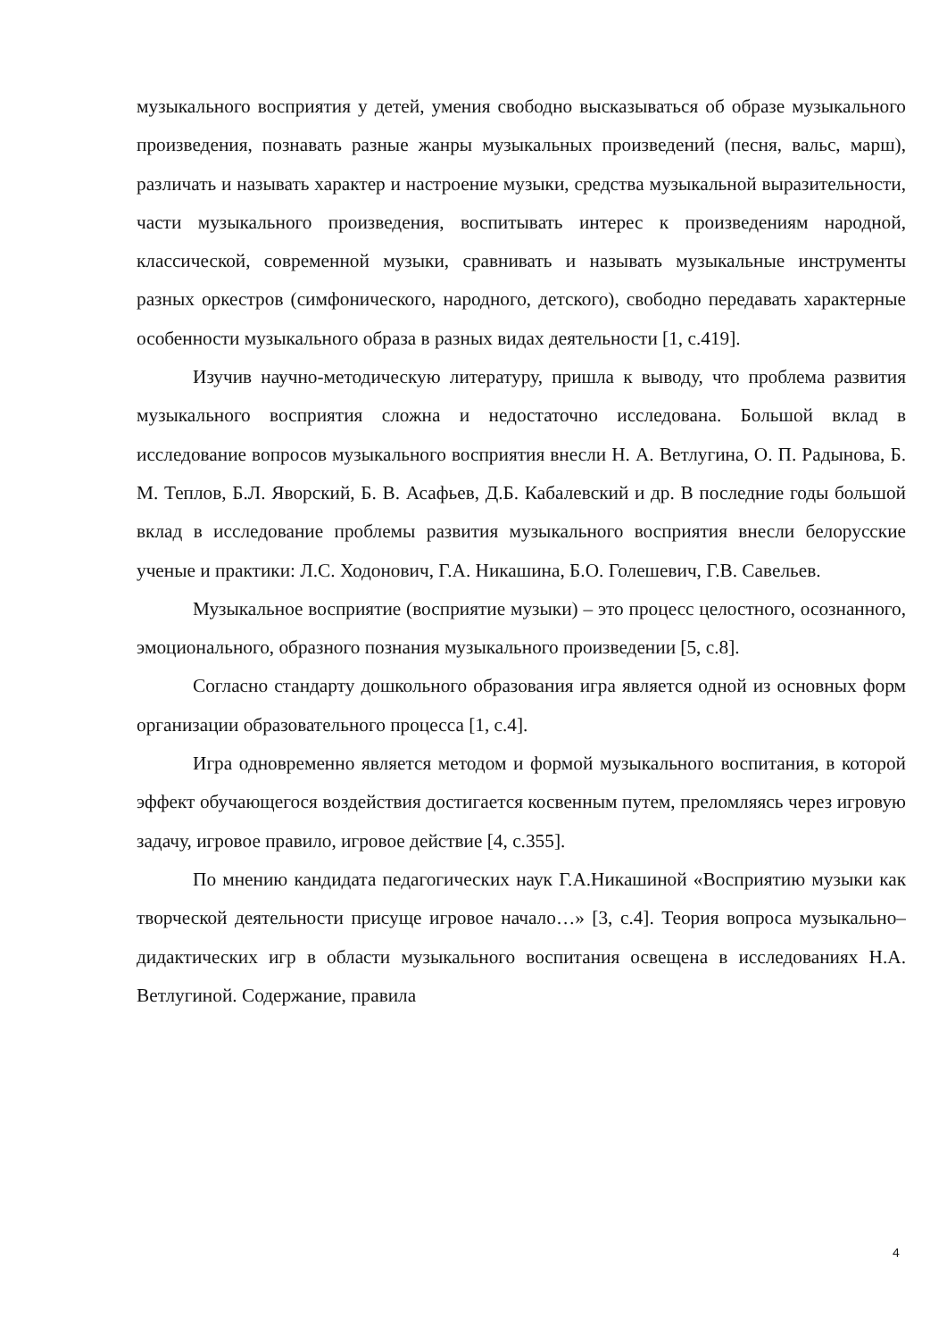музыкального восприятия у детей, умения свободно высказываться об образе музыкального произведения, познавать разные жанры музыкальных произведений (песня, вальс, марш), различать и называть характер и настроение музыки, средства музыкальной выразительности, части музыкального произведения, воспитывать интерес к произведениям народной, классической, современной музыки, сравнивать и называть музыкальные инструменты разных оркестров (симфонического, народного, детского), свободно передавать характерные особенности музыкального образа в разных видах деятельности [1, с.419].
Изучив научно-методическую литературу, пришла к выводу, что проблема развития музыкального восприятия сложна и недостаточно исследована. Большой вклад в исследование вопросов музыкального восприятия внесли Н. А. Ветлугина, О. П. Радынова, Б. М. Теплов, Б.Л. Яворский, Б. В. Асафьев, Д.Б. Кабалевский и др. В последние годы большой вклад в исследование проблемы развития музыкального восприятия внесли белорусские ученые и практики: Л.С. Ходонович, Г.А. Никашина, Б.О. Голешевич, Г.В. Савельев.
Музыкальное восприятие (восприятие музыки) – это процесс целостного, осознанного, эмоционального, образного познания музыкального произведении [5, с.8].
Согласно стандарту дошкольного образования игра является одной из основных форм организации образовательного процесса [1, с.4].
Игра одновременно является методом и формой музыкального воспитания, в которой эффект обучающегося воздействия достигается косвенным путем, преломляясь через игровую задачу, игровое правило, игровое действие [4, с.355].
По мнению кандидата педагогических наук Г.А.Никашиной «Восприятию музыки как творческой деятельности присуще игровое начало…» [3, с.4]. Теория вопроса музыкально–дидактических игр в области музыкального воспитания освещена в исследованиях Н.А. Ветлугиной. Содержание, правила
4